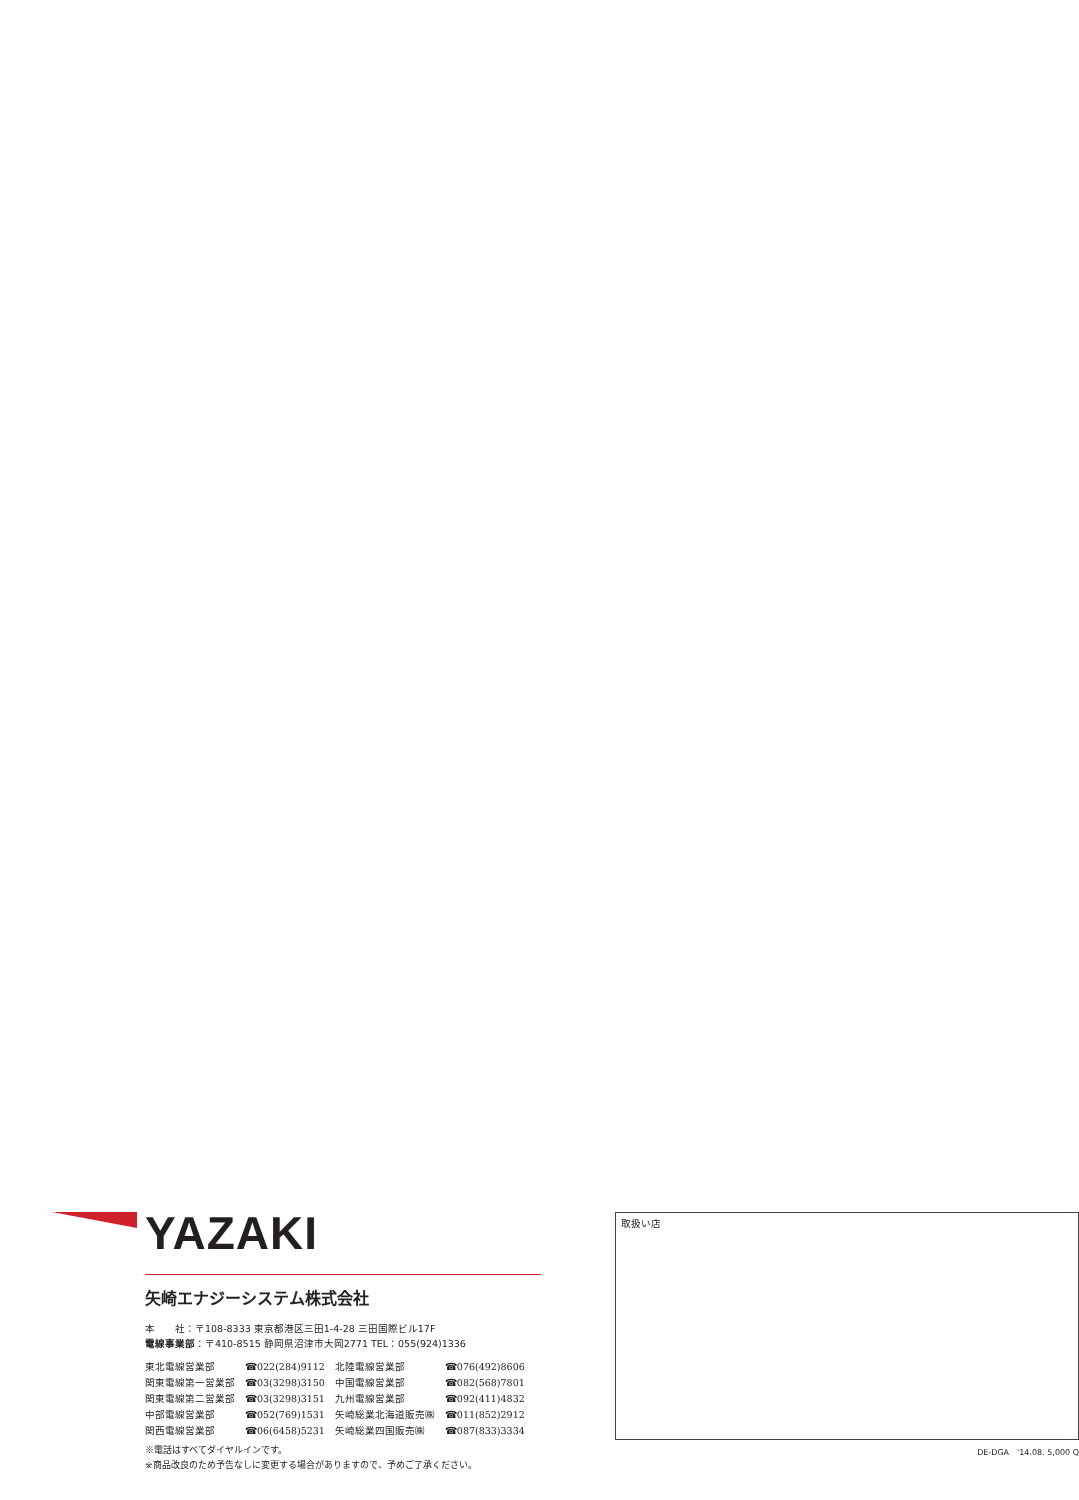YAZAKI
矢崎エナジーシステム株式会社
本　　社：〒108-8333 東京都港区三田1-4-28 三田国際ビル17F
電線事業部：〒410-8515 静岡県沼津市大岡2771 TEL：055(924)1336
| 東北電線営業部 | ☎022(284)9112 | 北陸電線営業部 | ☎076(492)8606 |
| 関東電線第一営業部 | ☎03(3298)3150 | 中国電線営業部 | ☎082(568)7801 |
| 関東電線第二営業部 | ☎03(3298)3151 | 九州電線営業部 | ☎092(411)4832 |
| 中部電線営業部 | ☎052(769)1531 | 矢崎総業北海道販売㈱ | ☎011(852)2912 |
| 関西電線営業部 | ☎06(6458)5231 | 矢崎総業四国販売㈱ | ☎087(833)3334 |
※電話はすべてダイヤルインです。
※商品改良のため予告なしに変更する場合がありますので、予めご了承ください。
取扱い店
DE-DGA　'14.08. 5,000 Q